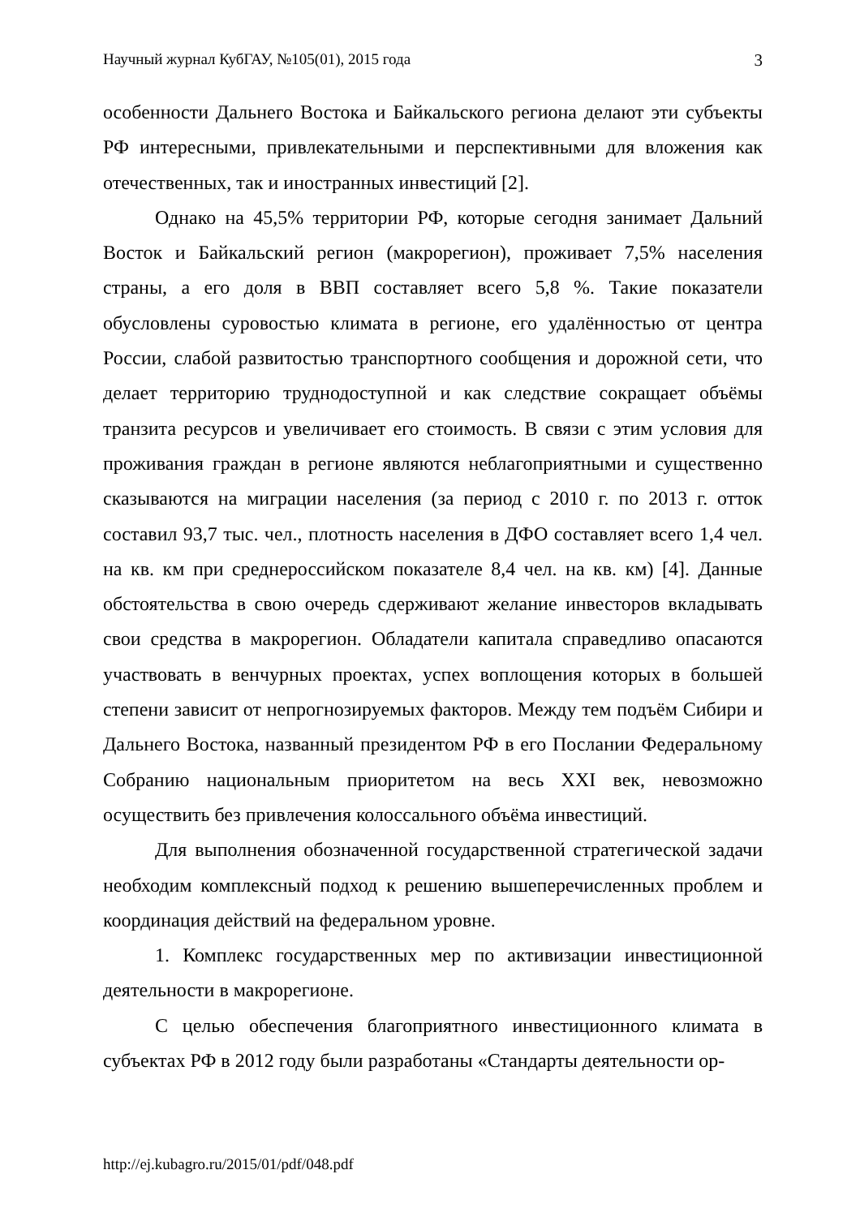Научный журнал КубГАУ, №105(01), 2015 года 3
особенности Дальнего Востока и Байкальского региона делают эти субъекты РФ интересными, привлекательными и перспективными для вложения как отечественных, так и иностранных инвестиций [2].
Однако на 45,5% территории РФ, которые сегодня занимает Дальний Восток и Байкальский регион (макрорегион), проживает 7,5% населения страны, а его доля в ВВП составляет всего 5,8 %. Такие показатели обусловлены суровостью климата в регионе, его удалённостью от центра России, слабой развитостью транспортного сообщения и дорожной сети, что делает территорию труднодоступной и как следствие сокращает объёмы транзита ресурсов и увеличивает его стоимость. В связи с этим условия для проживания граждан в регионе являются неблагоприятными и существенно сказываются на миграции населения (за период с 2010 г. по 2013 г. отток составил 93,7 тыс. чел., плотность населения в ДФО составляет всего 1,4 чел. на кв. км при среднероссийском показателе 8,4 чел. на кв. км) [4]. Данные обстоятельства в свою очередь сдерживают желание инвесторов вкладывать свои средства в макрорегион. Обладатели капитала справедливо опасаются участвовать в венчурных проектах, успех воплощения которых в большей степени зависит от непрогнозируемых факторов. Между тем подъём Сибири и Дальнего Востока, названный президентом РФ в его Послании Федеральному Собранию национальным приоритетом на весь XXI век, невозможно осуществить без привлечения колоссального объёма инвестиций.
Для выполнения обозначенной государственной стратегической задачи необходим комплексный подход к решению вышеперечисленных проблем и координация действий на федеральном уровне.
1. Комплекс государственных мер по активизации инвестиционной деятельности в макрорегионе.
С целью обеспечения благоприятного инвестиционного климата в субъектах РФ в 2012 году были разработаны «Стандарты деятельности ор-
http://ej.kubagro.ru/2015/01/pdf/048.pdf